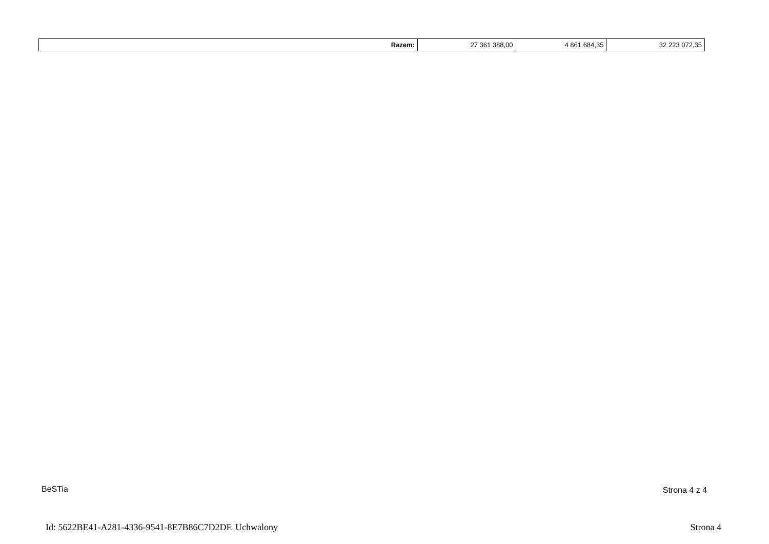| Razem: | 27 361 388,00 | 4 861 684,35 | 32 223 072,35 |
BeSTia Strona 4 z 4
Id: 5622BE41-A281-4336-9541-8E7B86C7D2DF. Uchwalony
Strona 4